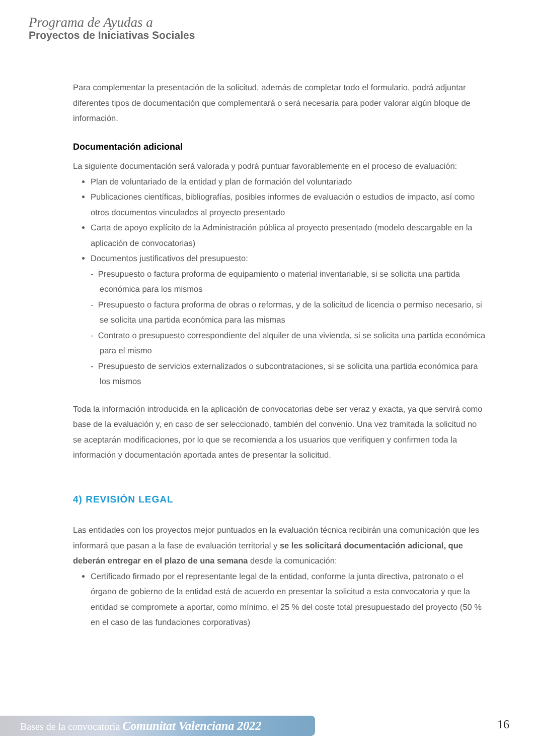Programa de Ayudas a
Proyectos de Iniciativas Sociales
Para complementar la presentación de la solicitud, además de completar todo el formulario, podrá adjuntar diferentes tipos de documentación que complementará o será necesaria para poder valorar algún bloque de información.
Documentación adicional
La siguiente documentación será valorada y podrá puntuar favorablemente en el proceso de evaluación:
Plan de voluntariado de la entidad y plan de formación del voluntariado
Publicaciones científicas, bibliografías, posibles informes de evaluación o estudios de impacto, así como otros documentos vinculados al proyecto presentado
Carta de apoyo explícito de la Administración pública al proyecto presentado (modelo descargable en la aplicación de convocatorias)
Documentos justificativos del presupuesto:
- Presupuesto o factura proforma de equipamiento o material inventariable, si se solicita una partida económica para los mismos
- Presupuesto o factura proforma de obras o reformas, y de la solicitud de licencia o permiso necesario, si se solicita una partida económica para las mismas
- Contrato o presupuesto correspondiente del alquiler de una vivienda, si se solicita una partida económica para el mismo
- Presupuesto de servicios externalizados o subcontrataciones, si se solicita una partida económica para los mismos
Toda la información introducida en la aplicación de convocatorias debe ser veraz y exacta, ya que servirá como base de la evaluación y, en caso de ser seleccionado, también del convenio. Una vez tramitada la solicitud no se aceptarán modificaciones, por lo que se recomienda a los usuarios que verifiquen y confirmen toda la información y documentación aportada antes de presentar la solicitud.
4) REVISIÓN LEGAL
Las entidades con los proyectos mejor puntuados en la evaluación técnica recibirán una comunicación que les informará que pasan a la fase de evaluación territorial y se les solicitará documentación adicional, que deberán entregar en el plazo de una semana desde la comunicación:
Certificado firmado por el representante legal de la entidad, conforme la junta directiva, patronato o el órgano de gobierno de la entidad está de acuerdo en presentar la solicitud a esta convocatoria y que la entidad se compromete a aportar, como mínimo, el 25 % del coste total presupuestado del proyecto (50 % en el caso de las fundaciones corporativas)
Bases de la convocatoria Comunitat Valenciana 2022 16